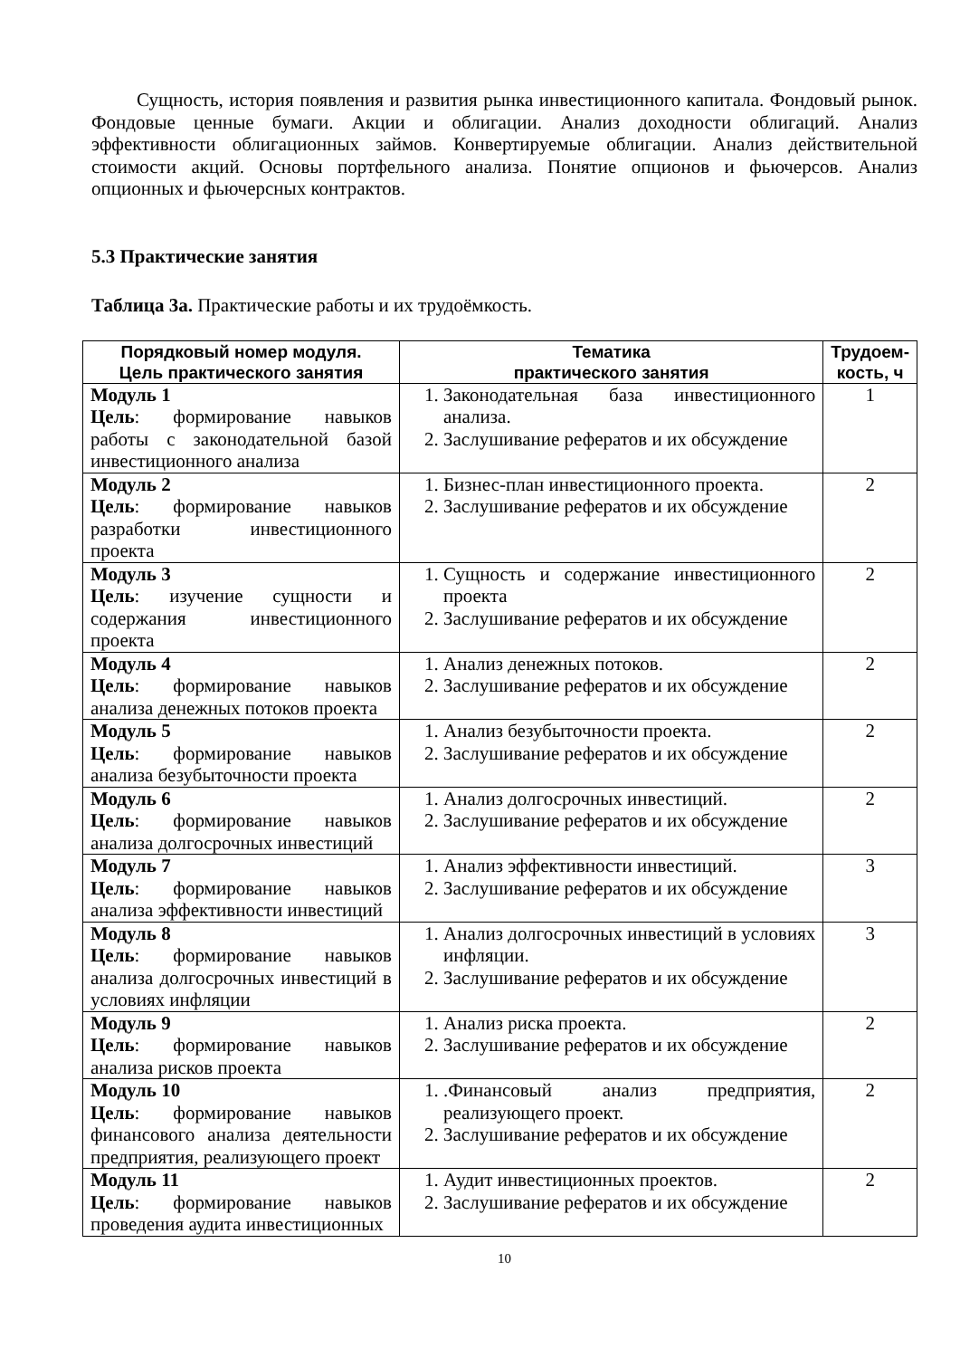Сущность, история появления и развития рынка инвестиционного капитала. Фондовый рынок. Фондовые ценные бумаги. Акции и облигации. Анализ доходности облигаций. Анализ эффективности облигационных займов. Конвертируемые облигации. Анализ действительной стоимости акций. Основы портфельного анализа. Понятие опционов и фьючерсов. Анализ опционных и фьючерсных контрактов.
5.3 Практические занятия
Таблица 3а. Практические работы и их трудоёмкость.
| Порядковый номер модуля. Цель практического занятия | Тематика практического занятия | Трудоем- кость, ч |
| --- | --- | --- |
| Модуль 1 Цель : формирование навыков работы с законодательной базой инвестиционного анализа | 1. Законодательная база инвестиционного анализа. 2. Заслушивание рефератов и их обсуждение | 1 |
| Модуль 2 Цель : формирование навыков разработки инвестиционного проекта | 1. Бизнес-план инвестиционного проекта. 2. Заслушивание рефератов и их обсуждение | 2 |
| Модуль 3 Цель : изучение сущности и содержания инвестиционного проекта | 1. Сущность и содержание инвестиционного проекта 2. Заслушивание рефератов и их обсуждение | 2 |
| Модуль 4 Цель : формирование навыков анализа денежных потоков проекта | 1. Анализ денежных потоков. 2. Заслушивание рефератов и их обсуждение | 2 |
| Модуль 5 Цель : формирование навыков анализа безубыточности проекта | 1. Анализ безубыточности проекта. 2. Заслушивание рефератов и их обсуждение | 2 |
| Модуль 6 Цель : формирование навыков анализа долгосрочных инвестиций | 1. Анализ долгосрочных инвестиций. 2. Заслушивание рефератов и их обсуждение | 2 |
| Модуль 7 Цель : формирование навыков анализа эффективности инвестиций | 1. Анализ эффективности инвестиций. 2. Заслушивание рефератов и их обсуждение | 3 |
| Модуль 8 Цель : формирование навыков анализа долгосрочных инвестиций в условиях инфляции | 1. Анализ долгосрочных инвестиций в условиях инфляции. 2. Заслушивание рефератов и их обсуждение | 3 |
| Модуль 9 Цель : формирование навыков анализа рисков проекта | 1. Анализ риска проекта. 2. Заслушивание рефератов и их обсуждение | 2 |
| Модуль 10 Цель : формирование навыков финансового анализа деятельности предприятия, реализующего проект | 1. .Финансовый анализ предприятия, реализующего проект. 2. Заслушивание рефератов и их обсуждение | 2 |
| Модуль 11 Цель : формирование навыков проведения аудита инвестиционных | 1. Аудит инвестиционных проектов. 2. Заслушивание рефератов и их обсуждение | 2 |
10